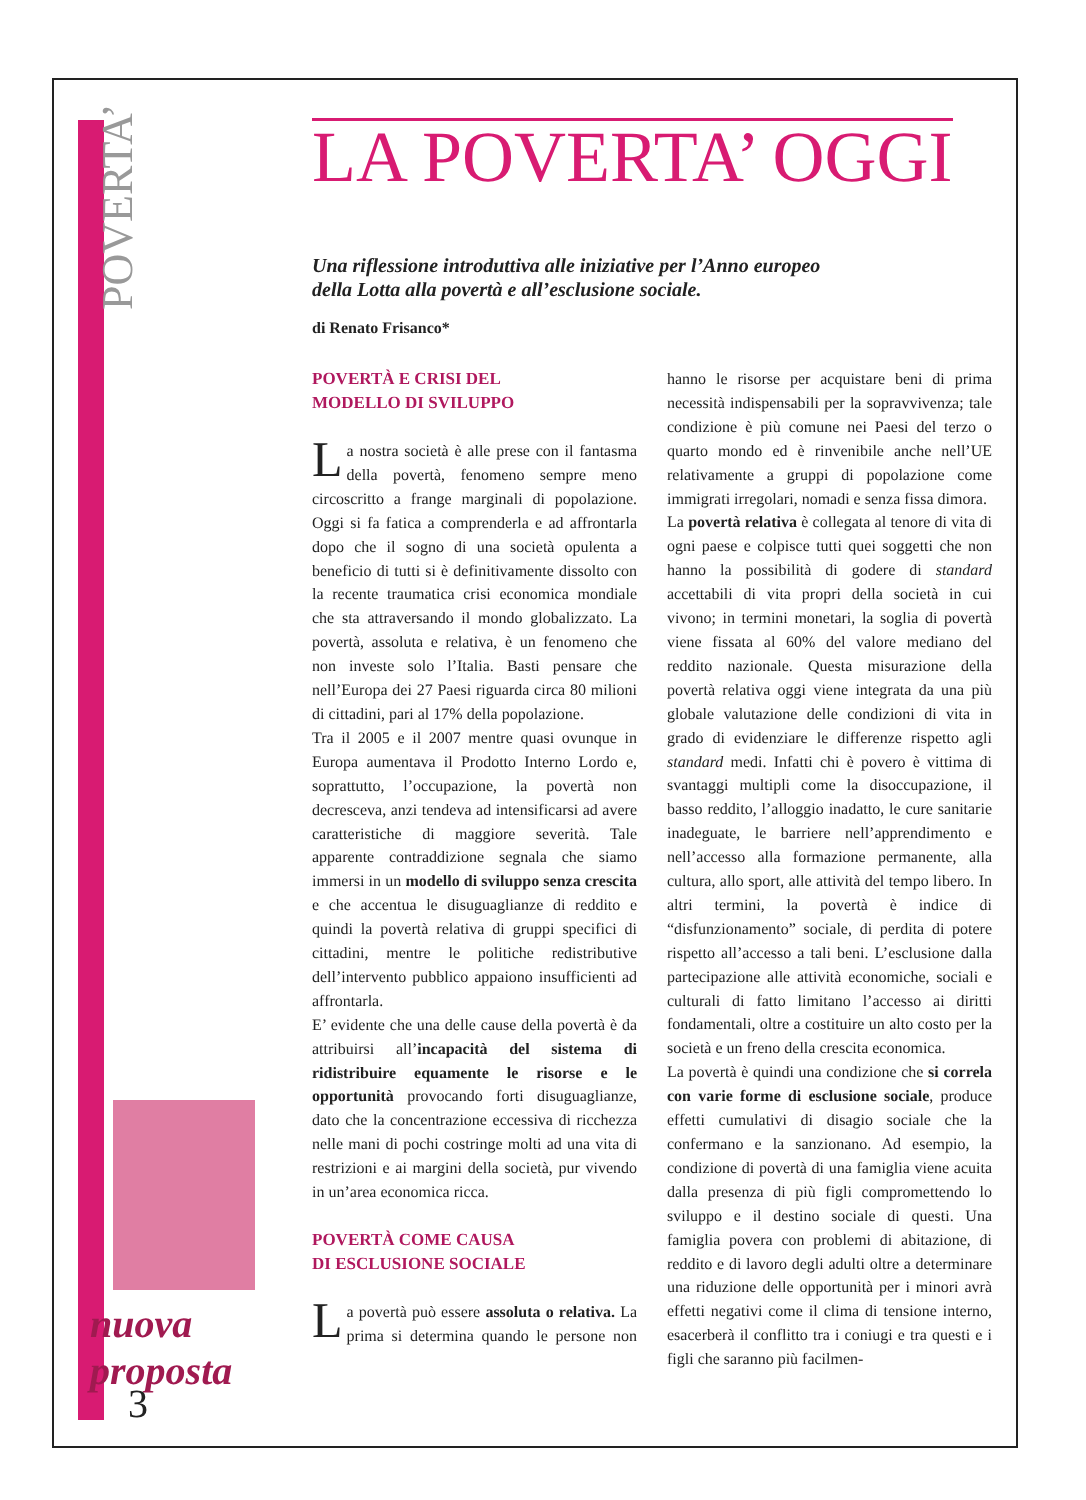POVERTA’
nuova
proposta
3
LA POVERTA’ OGGI
Una riflessione introduttiva alle iniziative per l’Anno europeo
della Lotta alla povertà e all’esclusione sociale.
di Renato Frisanco*
POVERTÀ E CRISI DEL
MODELLO DI SVILUPPO
La nostra società è alle prese con il fantasma della povertà, fenomeno sempre meno circoscritto a frange marginali di popolazione. Oggi si fa fatica a comprenderla e ad affrontarla dopo che il sogno di una società opulenta a beneficio di tutti si è definitivamente dissolto con la recente traumatica crisi economica mondiale che sta attraversando il mondo globalizzato. La povertà, assoluta e relativa, è un fenomeno che non investe solo l’Italia. Basti pensare che nell’Europa dei 27 Paesi riguarda circa 80 milioni di cittadini, pari al 17% della popolazione.
Tra il 2005 e il 2007 mentre quasi ovunque in Europa aumentava il Prodotto Interno Lordo e, soprattutto, l’occupazione, la povertà non decresceva, anzi tendeva ad intensificarsi ad avere caratteristiche di maggiore severità. Tale apparente contraddizione segnala che siamo immersi in un modello di sviluppo senza crescita e che accentua le disuguaglianze di reddito e quindi la povertà relativa di gruppi specifici di cittadini, mentre le politiche redistributive dell’intervento pubblico appaiono insufficienti ad affrontarla.
E’ evidente che una delle cause della povertà è da attribuirsi all’incapacità del sistema di ridistribuire equamente le risorse e le opportunità provocando forti disuguaglianze, dato che la concentrazione eccessiva di ricchezza nelle mani di pochi costringe molti ad una vita di restrizioni e ai margini della società, pur vivendo in un’area economica ricca.
POVERTÀ COME CAUSA
DI ESCLUSIONE SOCIALE
La povertà può essere assoluta o relativa. La prima si determina quando le persone non hanno le risorse per acquistare beni di prima necessità indispensabili per la sopravvivenza; tale condizione è più comune nei Paesi del terzo o quarto mondo ed è rinvenibile anche nell’UE relativamente a gruppi di popolazione come immigrati irregolari, nomadi e senza fissa dimora.
La povertà relativa è collegata al tenore di vita di ogni paese e colpisce tutti quei soggetti che non hanno la possibilità di godere di standard accettabili di vita propri della società in cui vivono; in termini monetari, la soglia di povertà viene fissata al 60% del valore mediano del reddito nazionale. Questa misurazione della povertà relativa oggi viene integrata da una più globale valutazione delle condizioni di vita in grado di evidenziare le differenze rispetto agli standard medi. Infatti chi è povero è vittima di svantaggi multipli come la disoccupazione, il basso reddito, l’alloggio inadatto, le cure sanitarie inadeguate, le barriere nell’apprendimento e nell’accesso alla formazione permanente, alla cultura, allo sport, alle attività del tempo libero. In altri termini, la povertà è indice di “disfunzionamento” sociale, di perdita di potere rispetto all’accesso a tali beni. L’esclusione dalla partecipazione alle attività economiche, sociali e culturali di fatto limitano l’accesso ai diritti fondamentali, oltre a costituire un alto costo per la società e un freno della crescita economica.
La povertà è quindi una condizione che si correla con varie forme di esclusione sociale, produce effetti cumulativi di disagio sociale che la confermano e la sanzionano. Ad esempio, la condizione di povertà di una famiglia viene acuita dalla presenza di più figli compromettendo lo sviluppo e il destino sociale di questi. Una famiglia povera con problemi di abitazione, di reddito e di lavoro degli adulti oltre a determinare una riduzione delle opportunità per i minori avrà effetti negativi come il clima di tensione interno, esacerberà il conflitto tra i coniugi e tra questi e i figli che saranno più facilmen-